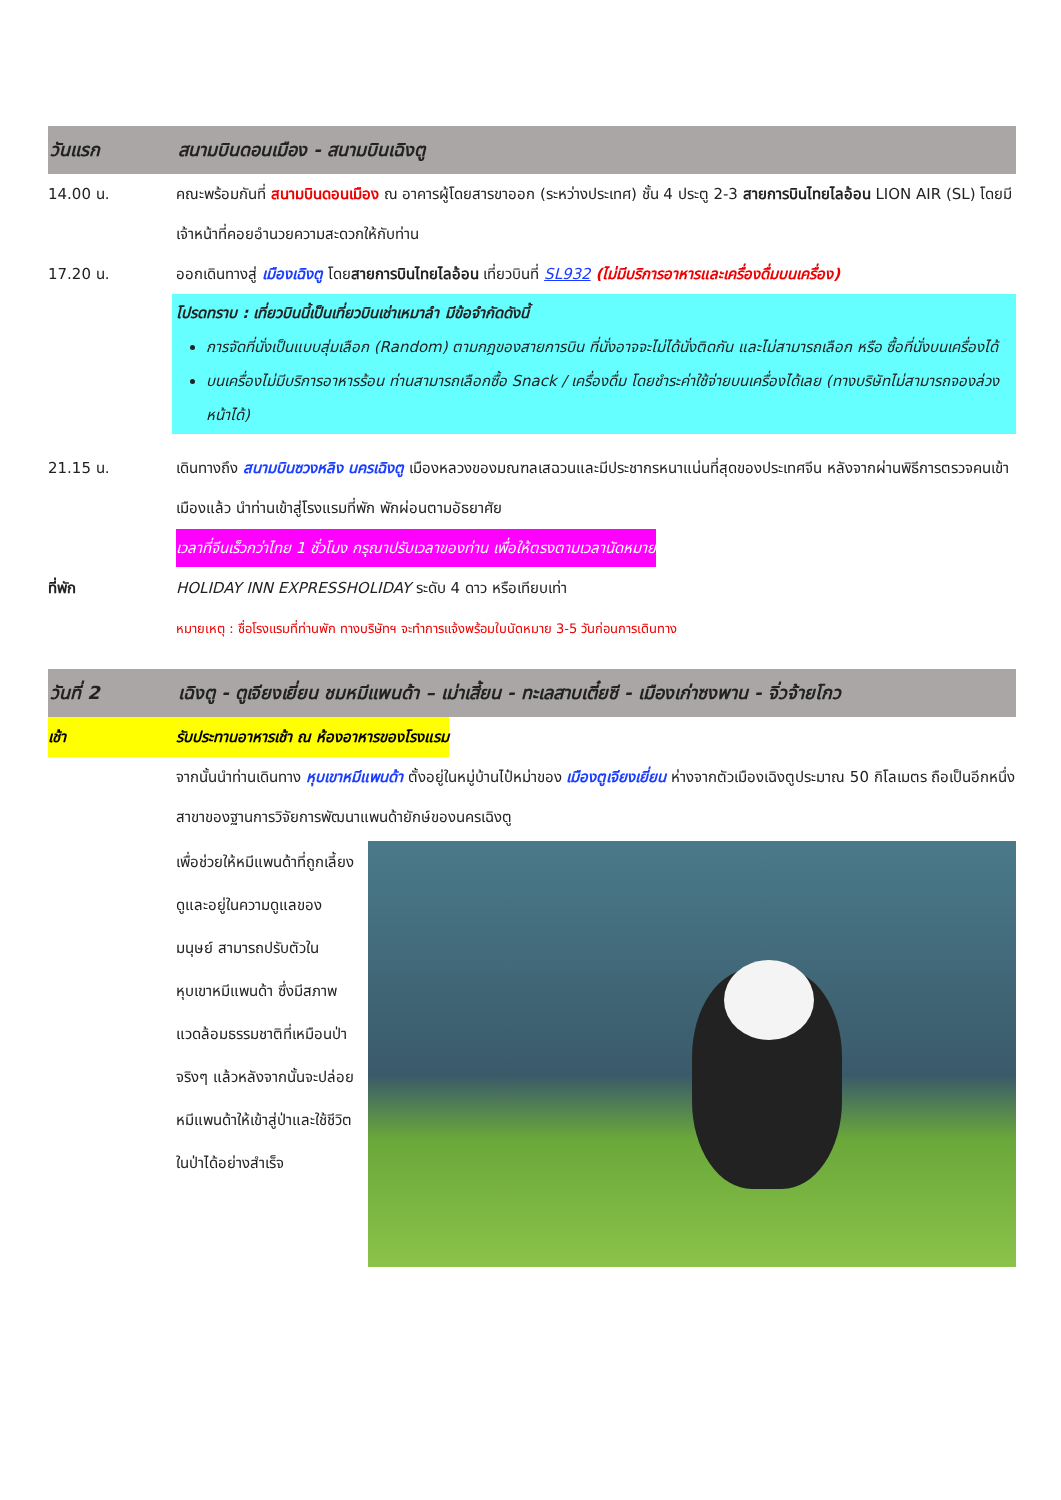วันแรก สนามบินดอนเมือง - สนามบินเฉิงตู
14.00 น. คณะพร้อมกันที่ สนามบินดอนเมือง ณ อาคารผู้โดยสารขาออก (ระหว่างประเทศ) ชั้น 4 ประตู 2-3 สายการบินไทยไลอ้อน LION AIR (SL) โดยมีเจ้าหน้าที่คอยอำนวยความสะดวกให้กับท่าน
17.20 น. ออกเดินทางสู่ เมืองเฉิงตู โดยสายการบินไทยไลอ้อน เที่ยวบินที่ SL932 (ไม่มีบริการอาหารและเครื่องดื่มบนเครื่อง)
โปรดทราบ : เที่ยวบินนี้เป็นเที่ยวบินเช่าเหมาลำ มีข้อจำกัดดังนี้
การจัดที่นั่งเป็นแบบสุ่มเลือก (Random) ตามกฎของสายการบิน ที่นั่งอาจจะไม่ได้นั่งติดกัน และไม่สามารถเลือก หรือ ซื้อที่นั่งบนเครื่องได้
บนเครื่องไม่มีบริการอาหารร้อน ท่านสามารถเลือกซื้อ Snack / เครื่องดื่ม โดยชำระค่าใช้จ่ายบนเครื่องได้เลย (ทางบริษัทไม่สามารถจองล่วงหน้าได้)
21.15 น. เดินทางถึง สนามบินซวงหลิง นครเฉิงตู เมืองหลวงของมณฑลเสฉวนและมีประชากรหนาแน่นที่สุดของประเทศจีน หลังจากผ่านพิธีการตรวจคนเข้าเมืองแล้ว นำท่านเข้าสู่โรงแรมที่พัก พักผ่อนตามอัธยาศัย
เวลาที่จีนเร็วกว่าไทย 1 ชั่วโมง กรุณาปรับเวลาของท่าน เพื่อให้ตรงตามเวลานัดหมาย
ที่พัก HOLIDAY INN EXPRESSHOLIDAY ระดับ 4 ดาว หรือเทียบเท่า
หมายเหตุ : ชื่อโรงแรมที่ท่านพัก ทางบริษัทฯ จะทำการแจ้งพร้อมใบนัดหมาย 3-5 วันก่อนการเดินทาง
วันที่ 2 เฉิงตู - ตูเจียงเยี่ยน ชมหมีแพนด้า – เม่าเสี้ยน - ทะเลสาบเตี๋ยซี - เมืองเก่าซงพาน - จิ่วจ้ายโกว
เช้า รับประทานอาหารเช้า ณ ห้องอาหารของโรงแรม
จากนั้นนำท่านเดินทาง หุบเขาหมีแพนด้า ตั้งอยู่ในหมู่บ้านไป๋หม่าของ เมืองตูเจียงเยี่ยน ห่างจากตัวเมืองเฉิงตูประมาณ 50 กิโลเมตร ถือเป็นอีกหนึ่งสาขาของฐานการวิจัยการพัฒนาแพนด้ายักษ์ของนครเฉิงตู
เพื่อช่วยให้หมีแพนด้าที่ถูกเลี้ยงดูและอยู่ในความดูแลของมนุษย์ สามารถปรับตัวในหุบเขาหมีแพนด้า ซึ่งมีสภาพแวดล้อมธรรมชาติที่เหมือนป่าจริงๆ แล้วหลังจากนั้นจะปล่อยหมีแพนด้าให้เข้าสู่ป่าและใช้ชีวิตในป่าได้อย่างสำเร็จ